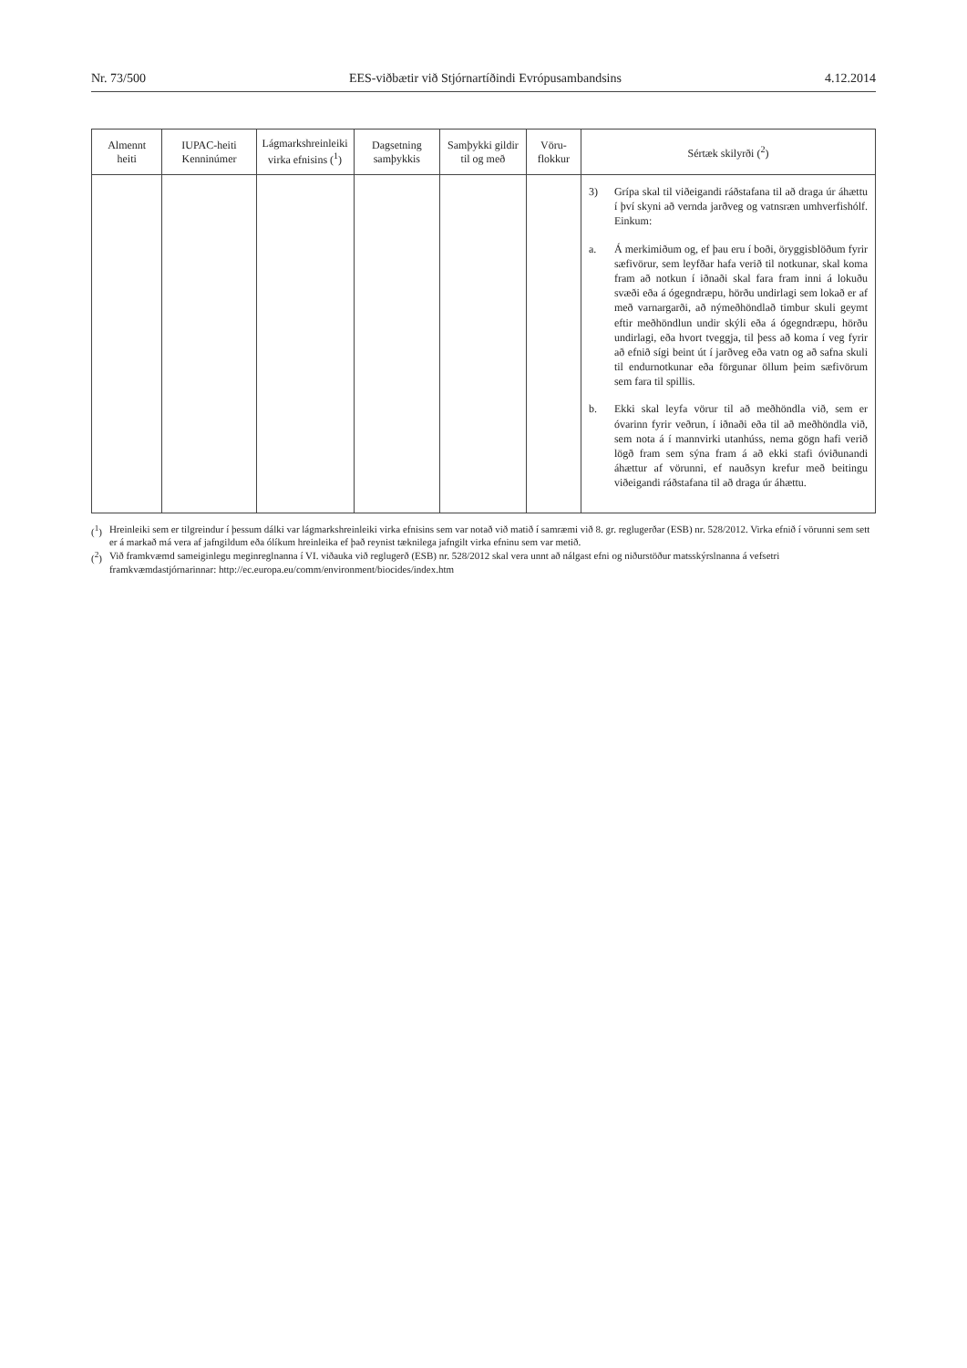Nr. 73/500 EES-viðbætir við Stjórnartíðindi Evrópusambandsins 4.12.2014
| Almennt heiti | IUPAC-heiti Kenninúmer | Lágmarkshreinleiki virka efnisins (<sup>1</sup>) | Dagsetning samþykkis | Samþykki gildir til og með | Vöru-flokkur | Sértæk skilyrði (<sup>2</sup>) |
| --- | --- | --- | --- | --- | --- | --- |
| | | | | | | 3) Grípa skal til viðeigandi ráðstafana til að draga úr áhættu í því skyni að vernda jarðveg og vatnsræn umhverfishólf. Einkum: a. Á merkimiðum og, ef þau eru í boði, öryggisblöðum fyrir sæfivörur, sem leyfðar hafa verið til notkunar, skal koma fram að notkun í iðnaði skal fara fram inni á lokuðu svæði eða á ógegndræpu, hörðu undirlagi sem lokað er af með varnargarði, að nýmeðhöndlað timbur skuli geymt eftir meðhöndlun undir skýli eða á ógegndræpu, hörðu undirlagi, eða hvort tveggja, til þess að koma í veg fyrir að efnið sígi beint út í jarðveg eða vatn og að safna skuli til endurnotkunar eða förgunar öllum þeim sæfivörum sem fara til spillis. b. Ekki skal leyfa vörur til að meðhöndla við, sem er óvarinn fyrir veðrun, í iðnaði eða til að meðhöndla við, sem nota á í mannvirki utanhúss, nema gögn hafi verið lögð fram sem sýna fram á að ekki stafi óviðunandi áhættur af vörunni, ef nauðsyn krefur með beitingu viðeigandi ráðstafana til að draga úr áhættu. |
(<sup>1</sup>) Hreinleiki sem er tilgreindur í þessum dálki var lágmarkshreinleiki virka efnisins sem var notað við matið í samræmi við 8. gr. reglugerðar (ESB) nr. 528/2012. Virka efnið í vörunni sem sett er á markað má vera af jafngildum eða ólíkum hreinleika ef það reynist tæknilega jafngilt virka efninu sem var metið.
(<sup>2</sup>) Við framkvæmd sameiginlegu meginreglnanna í VI. viðauka við reglugerð (ESB) nr. 528/2012 skal vera unnt að nálgast efni og niðurstöður matsskýrslnanna á vefsetri framkvæmdastjórnarinnar: http://ec.europa.eu/comm/environment/biocides/index.htm